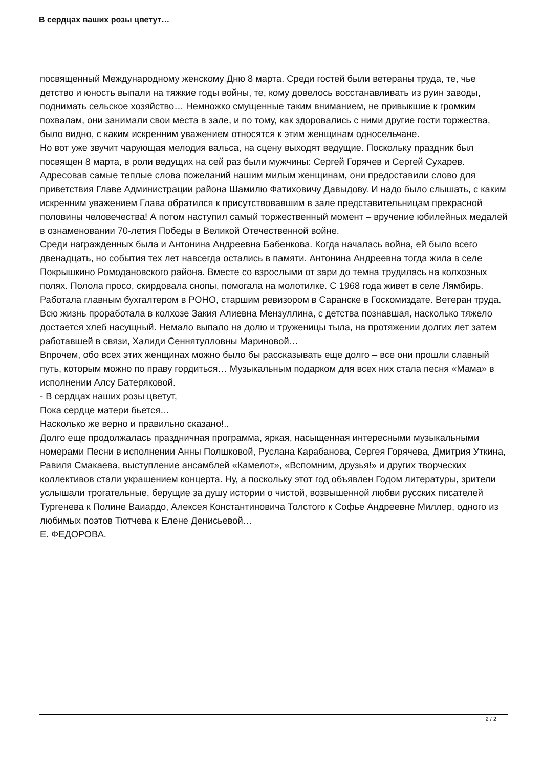В сердцах ваших розы цветут…
посвященный Международному женскому Дню 8 марта. Среди гостей были ветераны труда, те, чье детство и юность выпали на тяжкие годы войны, те, кому довелось восстанавливать из руин заводы, поднимать сельское хозяйство… Немножко смущенные таким вниманием, не привыкшие к громким похвалам, они занимали свои места в зале, и по тому, как здоровались с ними другие гости торжества, было видно, с каким искренним уважением относятся к этим женщинам односельчане.
Но вот уже звучит чарующая мелодия вальса, на сцену выходят ведущие. Поскольку праздник был посвящен 8 марта, в роли ведущих на сей раз были мужчины: Сергей Горячев и Сергей Сухарев. Адресовав самые теплые слова пожеланий нашим милым женщинам, они предоставили слово для приветствия Главе Администрации района Шамилю Фатиховичу Давыдову. И надо было слышать, с каким искренним уважением Глава обратился к присутствовавшим в зале представительницам прекрасной половины человечества! А потом наступил самый торжественный момент – вручение юбилейных медалей в ознаменовании 70-летия Победы в Великой Отечественной войне.
Среди награжденных была и Антонина Андреевна Бабенкова. Когда началась война, ей было всего двенадцать, но события тех лет навсегда остались в памяти. Антонина Андреевна тогда жила в селе Покрышкино Ромодановского района. Вместе со взрослыми от зари до темна трудилась на колхозных полях. Полола просо, скирдовала снопы, помогала на молотилке. С 1968 года живет в селе Лямбирь. Работала главным бухгалтером в РОНО, старшим ревизором в Саранске в Госкомиздате. Ветеран труда.
Всю жизнь проработала в колхозе Закия Алиевна Мензуллина, с детства познавшая, насколько тяжело достается хлеб насущный. Немало выпало на долю и труженицы тыла, на протяжении долгих лет затем работавшей в связи, Халиди Сеннятулловны Мариновой…
Впрочем, обо всех этих женщинах можно было бы рассказывать еще долго – все они прошли славный путь, которым можно по праву гордиться… Музыкальным подарком для всех них стала песня «Мама» в исполнении Алсу Батеряковой.
- В сердцах наших розы цветут,
Пока сердце матери бьется…
Насколько же верно и правильно сказано!..
Долго еще продолжалась праздничная программа, яркая, насыщенная интересными музыкальными номерами Песни в исполнении Анны Полшковой, Руслана Карабанова, Сергея Горячева, Дмитрия Уткина, Равиля Смакаева, выступление ансамблей «Камелот», «Вспомним, друзья!» и других творческих коллективов стали украшением концерта. Ну, а поскольку этот год объявлен Годом литературы, зрители услышали трогательные, берущие за душу истории о чистой, возвышенной любви русских писателей Тургенева к Полине Ваиардо, Алексея Константиновича Толстого к Софье Андреевне Миллер, одного из любимых поэтов Тютчева к Елене Денисьевой…
Е. ФЕДОРОВА.
2 / 2